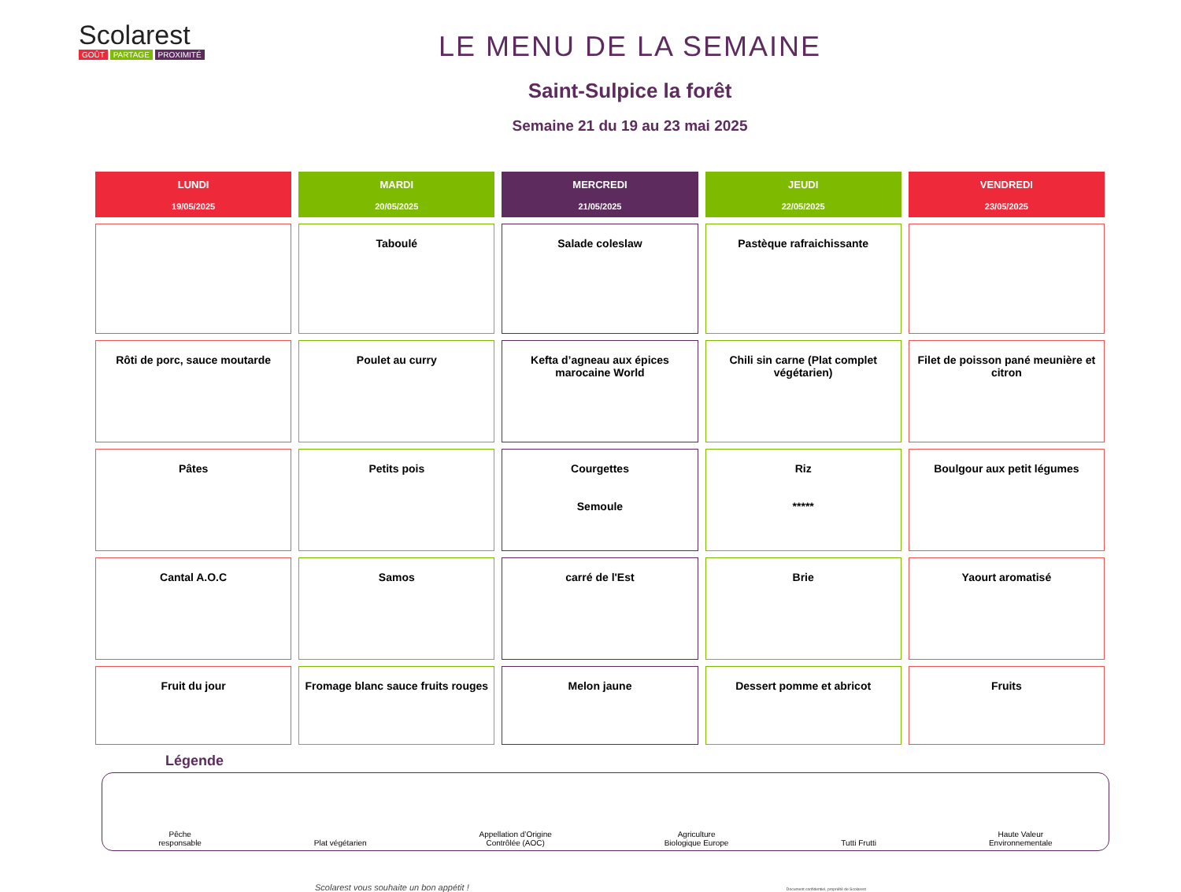Scolarest
GOÛT PARTAGE PROXIMITÉ
LE MENU DE LA SEMAINE
Saint-Sulpice la forêt
Semaine 21 du 19 au 23 mai 2025
| LUNDI 19/05/2025 | MARDI 20/05/2025 | MERCREDI 21/05/2025 | JEUDI 22/05/2025 | VENDREDI 23/05/2025 |
| --- | --- | --- | --- | --- |
| | Taboulé | Salade coleslaw | Pastèque rafraichissante | |
| Rôti de porc, sauce moutarde | Poulet au curry | Kefta d’agneau aux épices marocaine World | Chili sin carne (Plat complet végétarien) | Filet de poisson pané meunière et citron |
| Pâtes | Petits pois | Courgettes Semoule | Riz ***** | Boulgour aux petit légumes |
| Cantal A.O.C | Samos | carré de l'Est | Brie | Yaourt aromatisé |
| Fruit du jour | Fromage blanc sauce fruits rouges | Melon jaune | Dessert pomme et abricot | Fruits |
Légende
Pêche
responsable
Plat végétarien
Appellation d’Origine
Contrôlée (AOC)
Agriculture
Biologique Europe
Tutti Frutti
Haute Valeur
Environnementale
Scolarest vous souhaite un bon appétit ! Document confidentiel, propriété de Scolarest